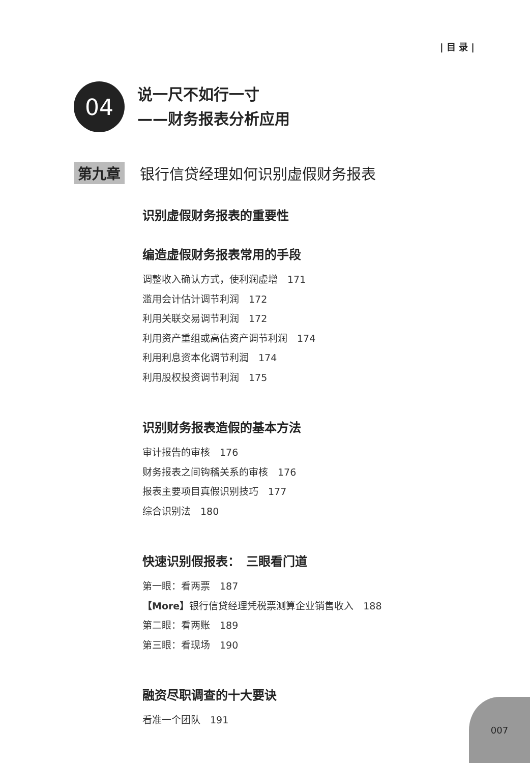| 目 录 |
04
说一尺不如行一寸
——财务报表分析应用
第九章 银行信贷经理如何识别虚假财务报表
识别虚假财务报表的重要性
编造虚假财务报表常用的手段
调整收入确认方式，使利润虚增　171
滥用会计估计调节利润　172
利用关联交易调节利润　172
利用资产重组或高估资产调节利润　174
利用利息资本化调节利润　174
利用股权投资调节利润　175
识别财务报表造假的基本方法
审计报告的审核　176
财务报表之间钩稽关系的审核　176
报表主要项目真假识别技巧　177
综合识别法　180
快速识别假报表：　三眼看门道
第一眼：看两票　187
【More】银行信贷经理凭税票测算企业销售收入　188
第二眼：看两账　189
第三眼：看现场　190
融资尽职调查的十大要诀
看准一个团队　191
007